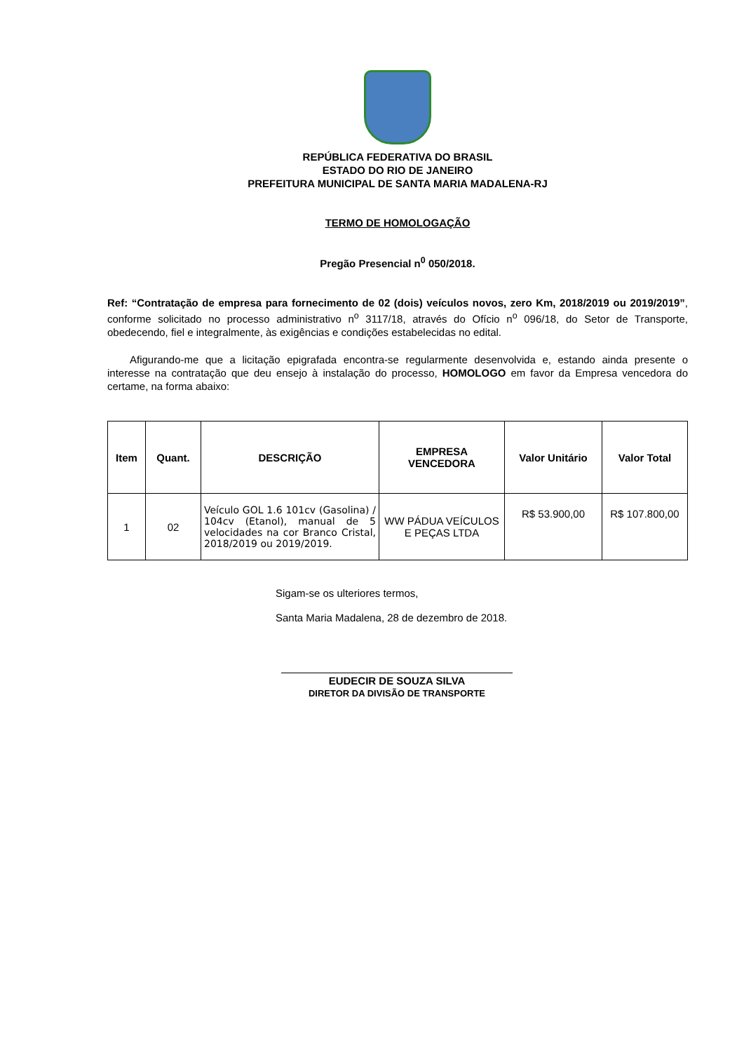REPÚBLICA FEDERATIVA DO BRASIL
ESTADO DO RIO DE JANEIRO
PREFEITURA MUNICIPAL DE SANTA MARIA MADALENA-RJ
TERMO DE HOMOLOGAÇÃO
Pregão Presencial n<sup>0</sup> 050/2018.
Ref: “Contratação de empresa para fornecimento de 02 (dois) veículos novos, zero Km, 2018/2019 ou 2019/2019”, conforme solicitado no processo administrativo n<sup>o</sup> 3117/18, através do Ofício n<sup>o</sup> 096/18, do Setor de Transporte, obedecendo, fiel e integralmente, às exigências e condições estabelecidas no edital.
Afigurando-me que a licitação epigrafada encontra-se regularmente desenvolvida e, estando ainda presente o interesse na contratação que deu ensejo à instalação do processo, HOMOLOGO em favor da Empresa vencedora do certame, na forma abaixo:
| Item | Quant. | DESCRIÇÃO | EMPRESA VENCEDORA | Valor Unitário | Valor Total |
| --- | --- | --- | --- | --- | --- |
| 1 | 02 | Veículo GOL 1.6 101cv (Gasolina) / 104cv (Etanol), manual de 5 velocidades na cor Branco Cristal, 2018/2019 ou 2019/2019. | WW PÁDUA VEÍCULOS E PEÇAS LTDA | R$ 53.900,00 | R$ 107.800,00 |
Sigam-se os ulteriores termos,
Santa Maria Madalena, 28 de dezembro de 2018.
EUDECIR DE SOUZA SILVA
DIRETOR DA DIVISÃO DE TRANSPORTE